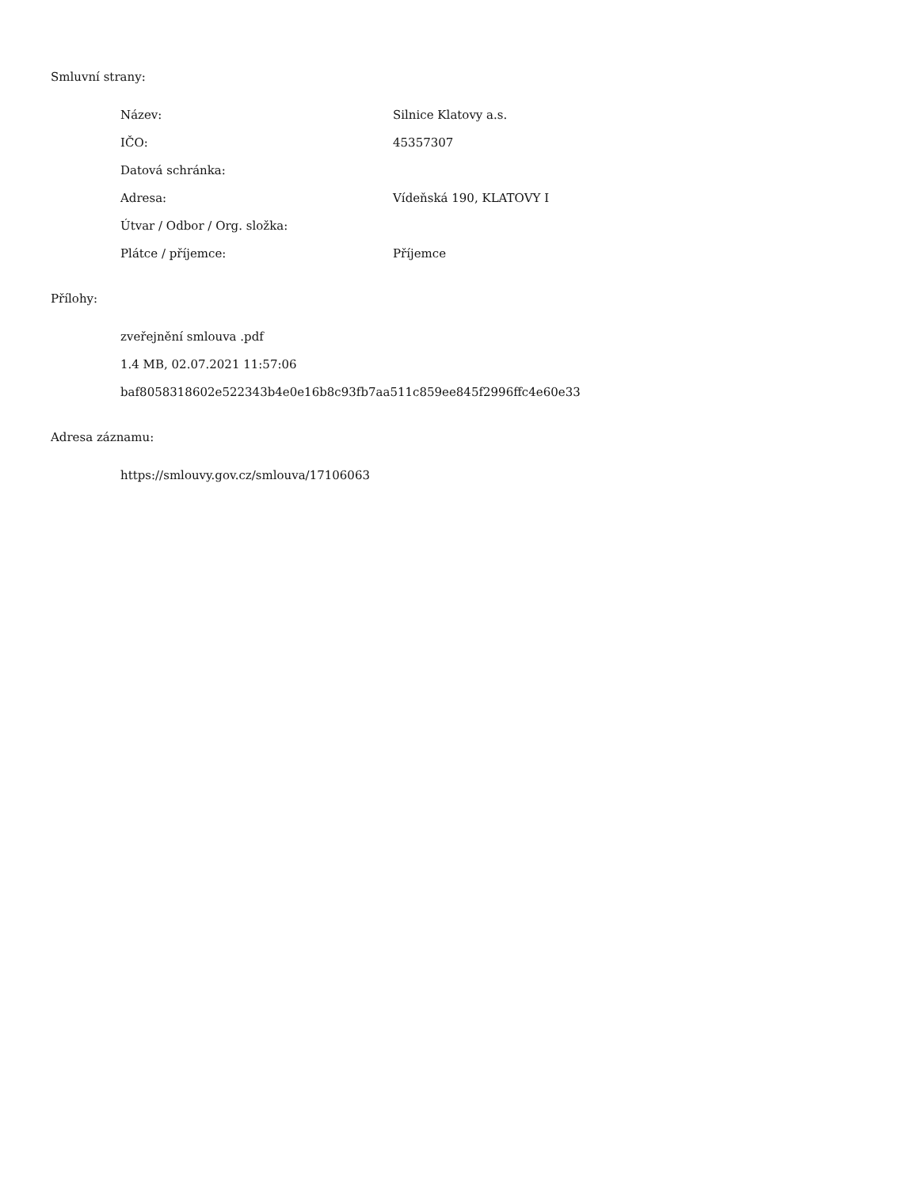Smluvní strany:
| Název: | Silnice Klatovy a.s. |
| IČO: | 45357307 |
| Datová schránka: | |
| Adresa: | Vídeňská 190, KLATOVY I |
| Útvar / Odbor / Org. složka: | |
| Plátce / příjemce: | Příjemce |
Přílohy:
zveřejnění smlouva .pdf
1.4 MB, 02.07.2021 11:57:06
baf8058318602e522343b4e0e16b8c93fb7aa511c859ee845f2996ffc4e60e33
Adresa záznamu:
https://smlouvy.gov.cz/smlouva/17106063